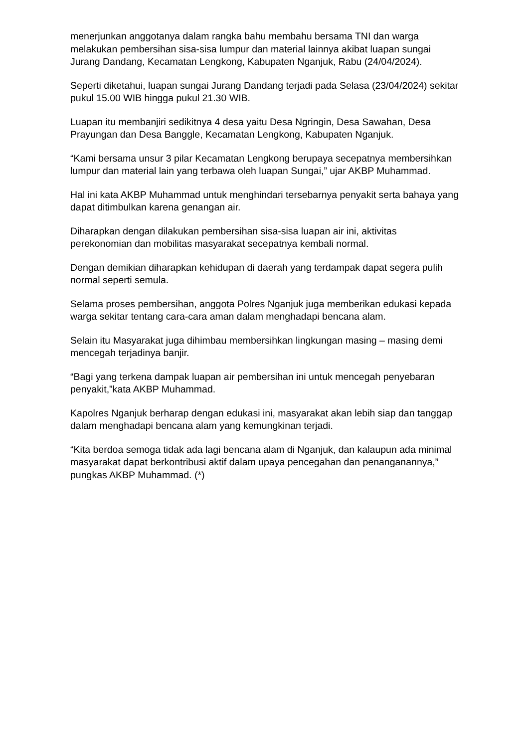menerjunkan anggotanya dalam rangka bahu membahu bersama TNI dan warga melakukan pembersihan sisa-sisa lumpur dan material lainnya akibat luapan sungai Jurang Dandang, Kecamatan Lengkong, Kabupaten Nganjuk, Rabu (24/04/2024).
Seperti diketahui, luapan sungai Jurang Dandang terjadi pada Selasa (23/04/2024) sekitar pukul 15.00 WIB hingga pukul 21.30 WIB.
Luapan itu membanjiri sedikitnya 4 desa yaitu Desa Ngringin, Desa Sawahan, Desa Prayungan dan Desa Banggle, Kecamatan Lengkong, Kabupaten Nganjuk.
“Kami bersama unsur 3 pilar Kecamatan Lengkong berupaya secepatnya membersihkan lumpur dan material lain yang terbawa oleh luapan Sungai,” ujar AKBP Muhammad.
Hal ini kata AKBP Muhammad untuk menghindari tersebarnya penyakit serta bahaya yang dapat ditimbulkan karena genangan air.
Diharapkan dengan dilakukan pembersihan sisa-sisa luapan air ini, aktivitas perekonomian dan mobilitas masyarakat secepatnya kembali normal.
Dengan demikian diharapkan kehidupan di daerah yang terdampak dapat segera pulih normal seperti semula.
Selama proses pembersihan, anggota Polres Nganjuk juga memberikan edukasi kepada warga sekitar tentang cara-cara aman dalam menghadapi bencana alam.
Selain itu Masyarakat juga dihimbau membersihkan lingkungan masing – masing demi mencegah terjadinya banjir.
“Bagi yang terkena dampak luapan air pembersihan ini untuk mencegah penyebaran penyakit,”kata AKBP Muhammad.
Kapolres Nganjuk berharap dengan edukasi ini, masyarakat akan lebih siap dan tanggap dalam menghadapi bencana alam yang kemungkinan terjadi.
“Kita berdoa semoga tidak ada lagi bencana alam di Nganjuk, dan kalaupun ada minimal masyarakat dapat berkontribusi aktif dalam upaya pencegahan dan penanganannya,” pungkas AKBP Muhammad. (*)